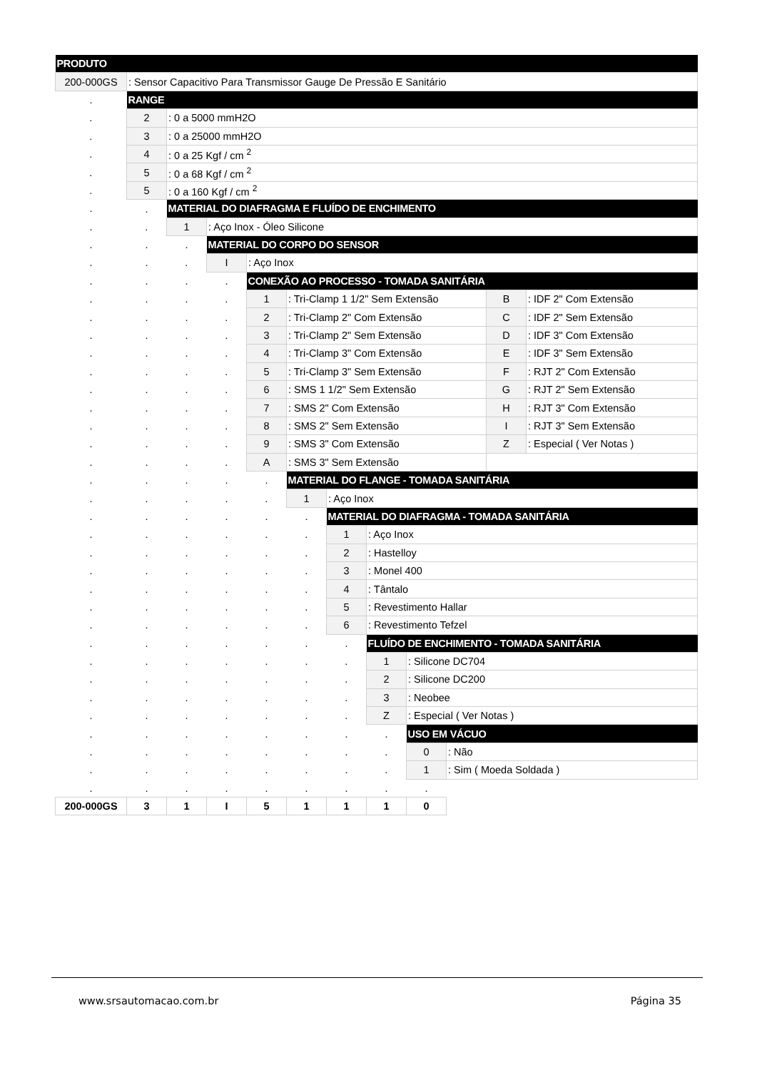| PRODUTO | | | | | | | | | | | |
| 200-000GS | : Sensor Capacitivo Para Transmissor Gauge De Pressão E Sanitário | | | | | | | | | | |
| . | RANGE | | | | | | | | | | |
| . | 2 | : 0 a 5000 mmH2O | | | | | | | | | |
| . | 3 | : 0 a 25000 mmH2O | | | | | | | | | |
| . | 4 | : 0 a 25 Kgf / cm <sup>2</sup> | | | | | | | | | |
| . | 5 | : 0 a 68 Kgf / cm <sup>2</sup> | | | | | | | | | |
| . | 5 | : 0 a 160 Kgf / cm <sup>2</sup> | | | | | | | | | |
| . | . | MATERIAL DO DIAFRAGMA E FLUÍDO DE ENCHIMENTO | | | | | | | | | |
| . | . | 1 | : Aço Inox - Óleo Silicone | | | | | | | | |
| . | . | . | MATERIAL DO CORPO DO SENSOR | | | | | | | | |
| . | . | . | I | : Aço Inox | | | | | | | |
| . | . | . | . | CONEXÃO AO PROCESSO - TOMADA SANITÁRIA | | | | | | | |
| . | . | . | . | 1 | : Tri-Clamp 1 1/2" Sem Extensão | | | | | B | : IDF 2" Com Extensão |
| . | . | . | . | 2 | : Tri-Clamp 2" Com Extensão | | | | | C | : IDF 2" Sem Extensão |
| . | . | . | . | 3 | : Tri-Clamp 2" Sem Extensão | | | | | D | : IDF 3" Com Extensão |
| . | . | . | . | 4 | : Tri-Clamp 3" Com Extensão | | | | | E | : IDF 3" Sem Extensão |
| . | . | . | . | 5 | : Tri-Clamp 3" Sem Extensão | | | | | F | : RJT 2" Com Extensão |
| . | . | . | . | 6 | : SMS 1 1/2" Sem Extensão | | | | | G | : RJT 2" Sem Extensão |
| . | . | . | . | 7 | : SMS 2" Com Extensão | | | | | H | : RJT 3" Com Extensão |
| . | . | . | . | 8 | : SMS 2" Sem Extensão | | | | | I | : RJT 3" Sem Extensão |
| . | . | . | . | 9 | : SMS 3" Com Extensão | | | | | Z | : Especial ( Ver Notas ) |
| . | . | . | . | A | : SMS 3" Sem Extensão | | | | | | |
| . | . | . | . | . | MATERIAL DO FLANGE - TOMADA SANITÁRIA | | | | | | |
| . | . | . | . | . | 1 | : Aço Inox | | | | | |
| . | . | . | . | . | . | MATERIAL DO DIAFRAGMA - TOMADA SANITÁRIA | | | | | |
| . | . | . | . | . | . | 1 | : Aço Inox | | | | |
| . | . | . | . | . | . | 2 | : Hastelloy | | | | |
| . | . | . | . | . | . | 3 | : Monel 400 | | | | |
| . | . | . | . | . | . | 4 | : Tântalo | | | | |
| . | . | . | . | . | . | 5 | : Revestimento Hallar | | | | |
| . | . | . | . | . | . | 6 | : Revestimento Tefzel | | | | |
| . | . | . | . | . | . | . | FLUÍDO DE ENCHIMENTO - TOMADA SANITÁRIA | | | | |
| . | . | . | . | . | . | . | 1 | : Silicone DC704 | | | |
| . | . | . | . | . | . | . | 2 | : Silicone DC200 | | | |
| . | . | . | . | . | . | . | 3 | : Neobee | | | |
| . | . | . | . | . | . | . | Z | : Especial ( Ver Notas ) | | | |
| . | . | . | . | . | . | . | . | USO EM VÁCUO | | | |
| . | . | . | . | . | . | . | . | 0 | : Não | | |
| . | . | . | . | . | . | . | . | 1 | : Sim ( Moeda Soldada ) | | |
| . | . | . | . | . | . | . | . | . | | | |
| 200-000GS | 3 | 1 | I | 5 | 1 | 1 | 1 | 0 | | | |
www.srsautomacao.com.br Página 35